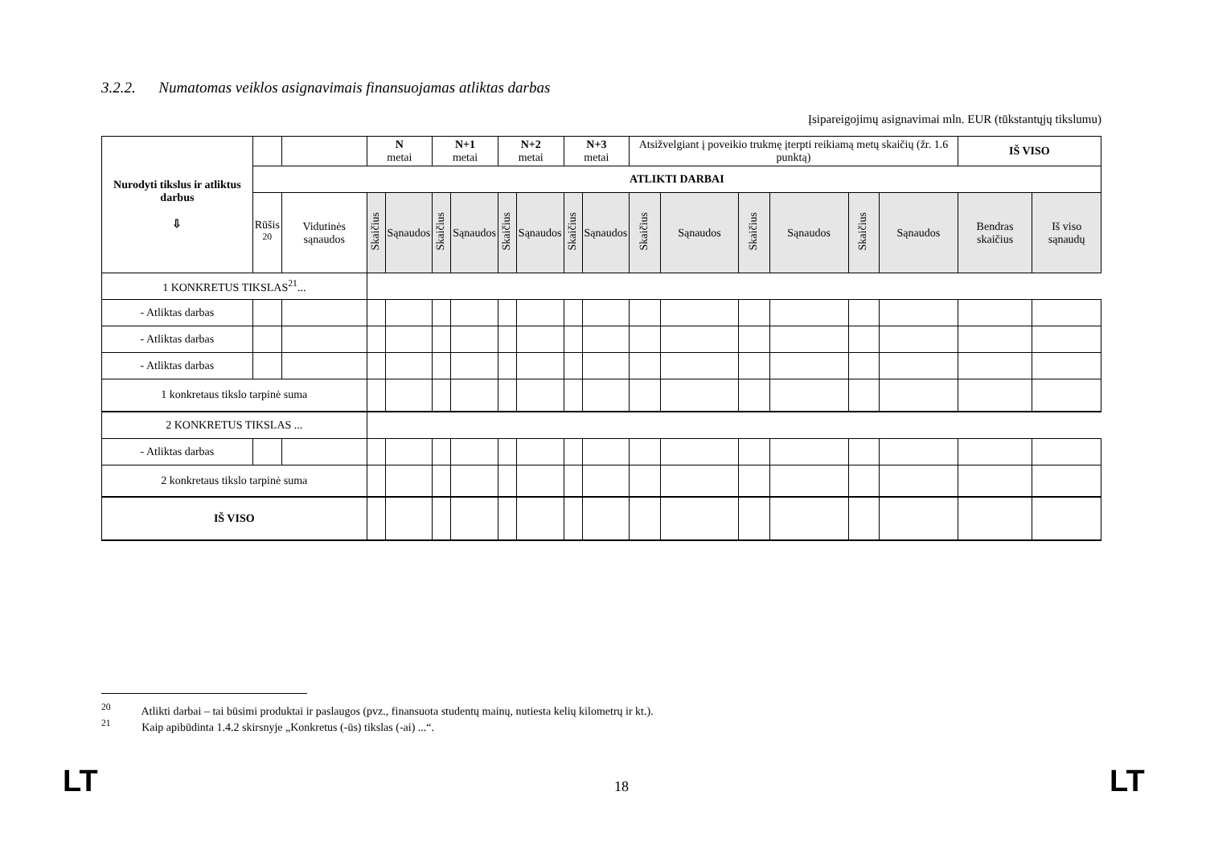3.2.2. Numatomas veiklos asignavimais finansuojamas atliktas darbas
Įsipareigojimų asignavimai mln. EUR (tūkstantųjų tikslumu)
| Nurodyti tikslus ir atliktus darbus ⇩ | | | N metai | | N+1 metai | | N+2 metai | | N+3 metai | | Atsižvelgiant į poveikio trukmę įterpti reikiamą metų skaičių (žr. 1.6 punktą) | | | | | | IŠ VISO | |
| --- | --- | --- | --- | --- | --- | --- | --- | --- | --- | --- | --- | --- | --- | --- | --- | --- | --- | --- |
| | ATLIKTI DARBAI | | | | | | | | | | | | | | | | | |
| | Rūšis <sup>20</sup> | Vidutinės sąnaudos | Skaičius | Sąnaudos | Skaičius | Sąnaudos | Skaičius | Sąnaudos | Skaičius | Sąnaudos | Skaičius | Sąnaudos | Skaičius | Sąnaudos | Skaičius | Sąnaudos | Bendras skaičius | Iš viso sąnaudų |
| 1 KONKRETUS TIKSLAS<sup>21</sup>... | | | | | | | | | | | | | | | | | | |
| - Atliktas darbas | | | | | | | | | | | | | | | | | | |
| - Atliktas darbas | | | | | | | | | | | | | | | | | | |
| - Atliktas darbas | | | | | | | | | | | | | | | | | | |
| 1 konkretaus tikslo tarpinė suma | | | | | | | | | | | | | | | | | | |
| 2 KONKRETUS TIKSLAS ... | | | | | | | | | | | | | | | | | | |
| - Atliktas darbas | | | | | | | | | | | | | | | | | | |
| 2 konkretaus tikslo tarpinė suma | | | | | | | | | | | | | | | | | | |
| IŠ VISO | | | | | | | | | | | | | | | | | | |
<sup>20</sup> Atlikti darbai – tai būsimi produktai ir paslaugos (pvz., finansuota studentų mainų, nutiesta kelių kilometrų ir kt.).
<sup>21</sup> Kaip apibūdinta 1.4.2 skirsnyje „Konkretus (-ūs) tikslas (-ai) ...“.
LT 18 LT